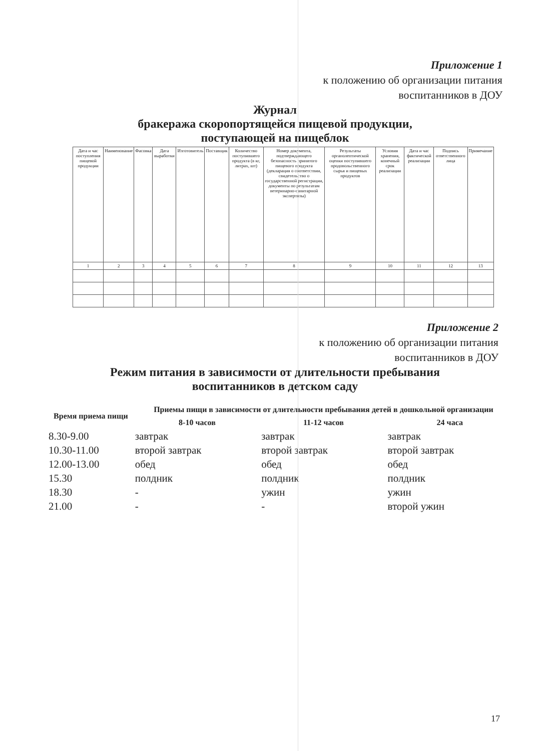Приложение 1
к положению об организации питания
воспитанников в ДОУ
Журнал
бракеража скоропортящейся пищевой продукции,
поступающей на пищеблок
| Дата и час поступления пищевой продукции | Наименование | Фасовка | Дата выработки | Изготовитель | Поставщик | Количество поступившего продукта (в кг, литрах, шт) | Номер документа, подтверждающего безопасность принятого пищевого продукта (декларация о соответствии, свидетельство о государственной регистрации, документы по результатам ветеринарно-санитарной экспертизы) | Результаты органолептической оценки поступившего продовольственного сырья и пищевых продуктов | Условия хранения, конечный срок реализации | Дата и час фактической реализации | Подпись ответственного лица | Примечание |
| --- | --- | --- | --- | --- | --- | --- | --- | --- | --- | --- | --- | --- |
| 1 | 2 | 3 | 4 | 5 | 6 | 7 | 8 | 9 | 10 | 11 | 12 | 13 |
Приложение 2
к положению об организации питания
воспитанников в ДОУ
Режим питания в зависимости от длительности пребывания
воспитанников в детском саду
| Время приема пищи | Приемы пищи в зависимости от длительности пребывания детей в дошкольной организации | | |
| --- | --- | --- | --- |
| | 8-10 часов | 11-12 часов | 24 часа |
| 8.30-9.00 | завтрак | завтрак | завтрак |
| 10.30-11.00 | второй завтрак | второй завтрак | второй завтрак |
| 12.00-13.00 | обед | обед | обед |
| 15.30 | полдник | полдник | полдник |
| 18.30 | - | ужин | ужин |
| 21.00 | - | - | второй ужин |
17